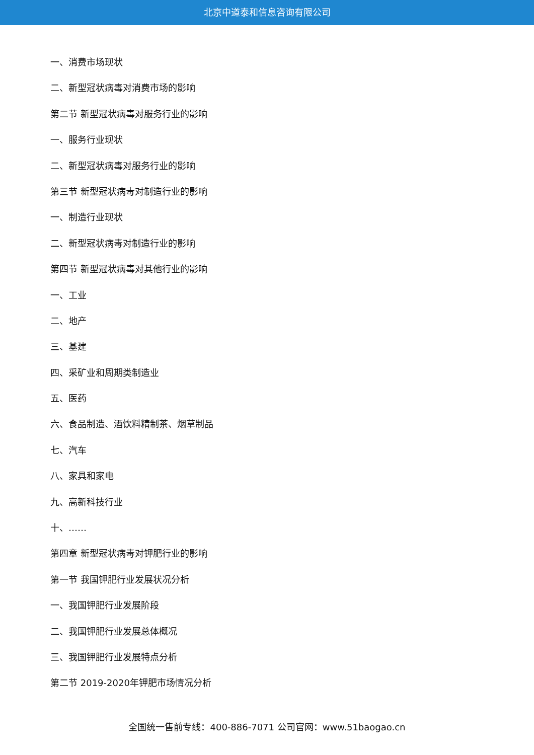北京中道泰和信息咨询有限公司
一、消费市场现状
二、新型冠状病毒对消费市场的影响
第二节 新型冠状病毒对服务行业的影响
一、服务行业现状
二、新型冠状病毒对服务行业的影响
第三节 新型冠状病毒对制造行业的影响
一、制造行业现状
二、新型冠状病毒对制造行业的影响
第四节 新型冠状病毒对其他行业的影响
一、工业
二、地产
三、基建
四、采矿业和周期类制造业
五、医药
六、食品制造、酒饮料精制茶、烟草制品
七、汽车
八、家具和家电
九、高新科技行业
十、……
第四章 新型冠状病毒对钾肥行业的影响
第一节 我国钾肥行业发展状况分析
一、我国钾肥行业发展阶段
二、我国钾肥行业发展总体概况
三、我国钾肥行业发展特点分析
第二节 2019-2020年钾肥市场情况分析
全国统一售前专线：400-886-7071 公司官网：www.51baogao.cn